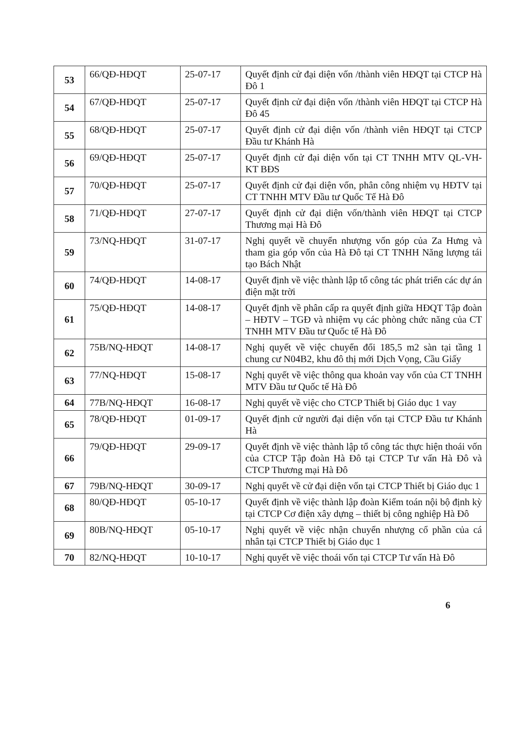| 53 | 66/QĐ-HĐQT | 25-07-17 | Quyết định cử đại diện vốn /thành viên HĐQT tại CTCP Hà Đô 1 |
| 54 | 67/QĐ-HĐQT | 25-07-17 | Quyết định cử đại diện vốn /thành viên HĐQT tại CTCP Hà Đô 45 |
| 55 | 68/QĐ-HĐQT | 25-07-17 | Quyết định cử đại diện vốn /thành viên HĐQT tại CTCP Đầu tư Khánh Hà |
| 56 | 69/QĐ-HĐQT | 25-07-17 | Quyết định cử đại diện vốn tại CT TNHH MTV QL-VH- KT BĐS |
| 57 | 70/QĐ-HĐQT | 25-07-17 | Quyết định cử đại diện vốn, phân công nhiệm vụ HĐTV tại CT TNHH MTV Đầu tư Quốc Tế Hà Đô |
| 58 | 71/QĐ-HĐQT | 27-07-17 | Quyết định cử đại diện vốn/thành viên HĐQT tại CTCP Thương mại Hà Đô |
| 59 | 73/NQ-HĐQT | 31-07-17 | Nghị quyết về chuyển nhượng vốn góp của Za Hưng và tham gia góp vốn của Hà Đô tại CT TNHH Năng lượng tái tạo Bách Nhật |
| 60 | 74/QĐ-HĐQT | 14-08-17 | Quyết định về việc thành lập tổ công tác phát triển các dự án điện mặt trời |
| 61 | 75/QĐ-HĐQT | 14-08-17 | Quyết định về phân cấp ra quyết định giữa HĐQT Tập đoàn – HĐTV – TGĐ và nhiệm vụ các phòng chức năng của CT TNHH MTV Đầu tư Quốc tế Hà Đô |
| 62 | 75B/NQ-HĐQT | 14-08-17 | Nghị quyết về việc chuyển đổi 185,5 m2 sàn tại tầng 1 chung cư N04B2, khu đô thị mới Dịch Vọng, Cầu Giấy |
| 63 | 77/NQ-HĐQT | 15-08-17 | Nghị quyết về việc thông qua khoản vay vốn của CT TNHH MTV Đầu tư Quốc tế Hà Đô |
| 64 | 77B/NQ-HĐQT | 16-08-17 | Nghị quyết về việc cho CTCP Thiết bị Giáo dục 1 vay |
| 65 | 78/QĐ-HĐQT | 01-09-17 | Quyết định cử người đại diện vốn tại CTCP Đầu tư Khánh Hà |
| 66 | 79/QĐ-HĐQT | 29-09-17 | Quyết định về việc thành lập tổ công tác thực hiện thoái vốn của CTCP Tập đoàn Hà Đô tại CTCP Tư vấn Hà Đô và CTCP Thương mại Hà Đô |
| 67 | 79B/NQ-HĐQT | 30-09-17 | Nghị quyết về cử đại diện vốn tại CTCP Thiết bị Giáo dục 1 |
| 68 | 80/QĐ-HĐQT | 05-10-17 | Quyết định về việc thành lập đoàn Kiểm toán nội bộ định kỳ tại CTCP Cơ điện xây dựng – thiết bị công nghiệp Hà Đô |
| 69 | 80B/NQ-HĐQT | 05-10-17 | Nghị quyết về việc nhận chuyển nhượng cổ phần của cá nhân tại CTCP Thiết bị Giáo dục 1 |
| 70 | 82/NQ-HĐQT | 10-10-17 | Nghị quyết về việc thoái vốn tại CTCP Tư vấn Hà Đô |
6